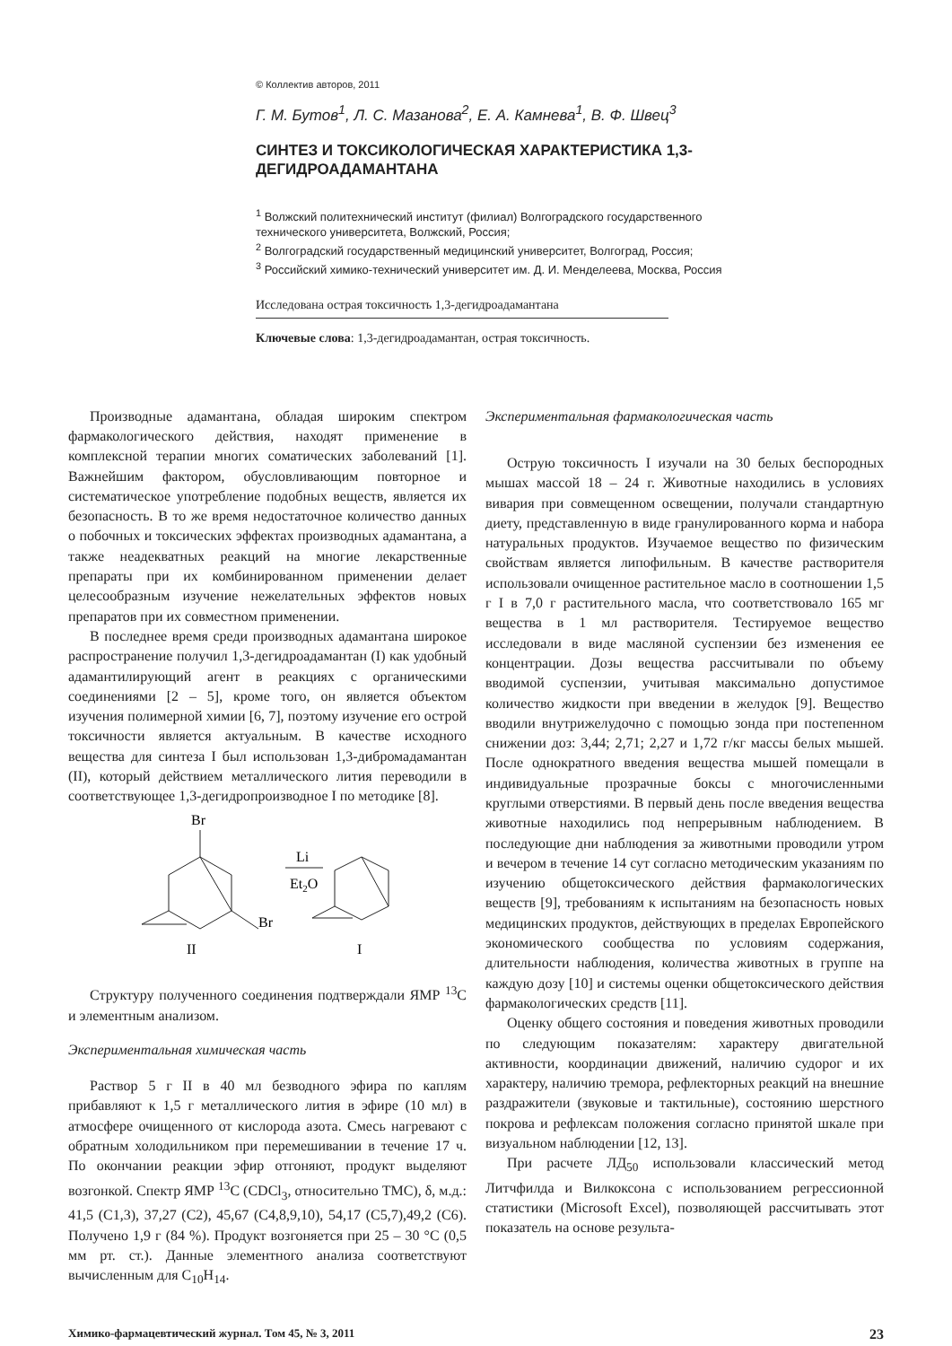© Коллектив авторов, 2011
Г. М. Бутов<sup>1</sup>, Л. С. Мазанова<sup>2</sup>, Е. А. Камнева<sup>1</sup>, В. Ф. Швец<sup>3</sup>
СИНТЕЗ И ТОКСИКОЛОГИЧЕСКАЯ ХАРАКТЕРИСТИКА 1,3-ДЕГИДРОАДАМАНТАНА
<sup>1</sup> Волжский политехнический институт (филиал) Волгоградского государственного технического университета, Волжский, Россия;
<sup>2</sup> Волгоградский государственный медицинский университет, Волгоград, Россия;
<sup>3</sup> Российский химико-технический университет им. Д. И. Менделеева, Москва, Россия
Исследована острая токсичность 1,3-дегидроадамантана
Ключевые слова: 1,3-дегидроадамантан, острая токсичность.
Производные адамантана, обладая широким спектром фармакологического действия, находят применение в комплексной терапии многих соматических заболеваний [1]. Важнейшим фактором, обусловливающим повторное и систематическое употребление подобных веществ, является их безопасность. В то же время недостаточное количество данных о побочных и токсических эффектах производных адамантана, а также неадекватных реакций на многие лекарственные препараты при их комбинированном применении делает целесообразным изучение нежелательных эффектов новых препаратов при их совместном применении.
В последнее время среди производных адамантана широкое распространение получил 1,3-дегидроадамантан (I) как удобный адамантилирующий агент в реакциях с органическими соединениями [2 – 5], кроме того, он является объектом изучения полимерной химии [6, 7], поэтому изучение его острой токсичности является актуальным. В качестве исходного вещества для синтеза I был использован 1,3-дибромадамантан (II), который действием металлического лития переводили в соответствующее 1,3-дегидропроизводное I по методике [8].
Br
Br
II
Li
Et2O
I
Структуру полученного соединения подтверждали ЯМР <sup>13</sup>С и элементным анализом.
Экспериментальная химическая часть
Раствор 5 г II в 40 мл безводного эфира по каплям прибавляют к 1,5 г металлического лития в эфире (10 мл) в атмосфере очищенного от кислорода азота. Смесь нагревают с обратным холодильником при перемешивании в течение 17 ч. По окончании реакции эфир отгоняют, продукт выделяют возгонкой. Спектр ЯМР <sup>13</sup>С (CDCl<sub>3</sub>, относительно ТМС), δ, м.д.: 41,5 (С1,3), 37,27 (С2), 45,67 (С4,8,9,10), 54,17 (С5,7),49,2 (С6). Получено 1,9 г (84 %). Продукт возгоняется при 25 – 30 °С (0,5 мм рт. ст.). Данные элементного анализа соответствуют вычисленным для С<sub>10</sub>Н<sub>14</sub>.
Экспериментальная фармакологическая часть
Острую токсичность I изучали на 30 белых беспородных мышах массой 18 – 24 г. Животные находились в условиях вивария при совмещенном освещении, получали стандартную диету, представленную в виде гранулированного корма и набора натуральных продуктов. Изучаемое вещество по физическим свойствам является липофильным. В качестве растворителя использовали очищенное растительное масло в соотношении 1,5 г I в 7,0 г растительного масла, что соответствовало 165 мг вещества в 1 мл растворителя. Тестируемое вещество исследовали в виде масляной суспензии без изменения ее концентрации. Дозы вещества рассчитывали по объему вводимой суспензии, учитывая максимально допустимое количество жидкости при введении в желудок [9]. Вещество вводили внутрижелудочно с помощью зонда при постепенном снижении доз: 3,44; 2,71; 2,27 и 1,72 г/кг массы белых мышей. После однократного введения вещества мышей помещали в индивидуальные прозрачные боксы с многочисленными круглыми отверстиями. В первый день после введения вещества животные находились под непрерывным наблюдением. В последующие дни наблюдения за животными проводили утром и вечером в течение 14 сут согласно методическим указаниям по изучению общетоксического действия фармакологических веществ [9], требованиям к испытаниям на безопасность новых медицинских продуктов, действующих в пределах Европейского экономического сообщества по условиям содержания, длительности наблюдения, количества животных в группе на каждую дозу [10] и системы оценки общетоксического действия фармакологических средств [11].
Оценку общего состояния и поведения животных проводили по следующим показателям: характеру двигательной активности, координации движений, наличию судорог и их характеру, наличию тремора, рефлекторных реакций на внешние раздражители (звуковые и тактильные), состоянию шерстного покрова и рефлексам положения согласно принятой шкале при визуальном наблюдении [12, 13].
При расчете ЛД<sub>50</sub> использовали классический метод Литчфилда и Вилкоксона с использованием регрессионной статистики (Microsoft Excel), позволяющей рассчитывать этот показатель на основе результа-
Химико-фармацевтический журнал. Том 45, № 3, 2011 23